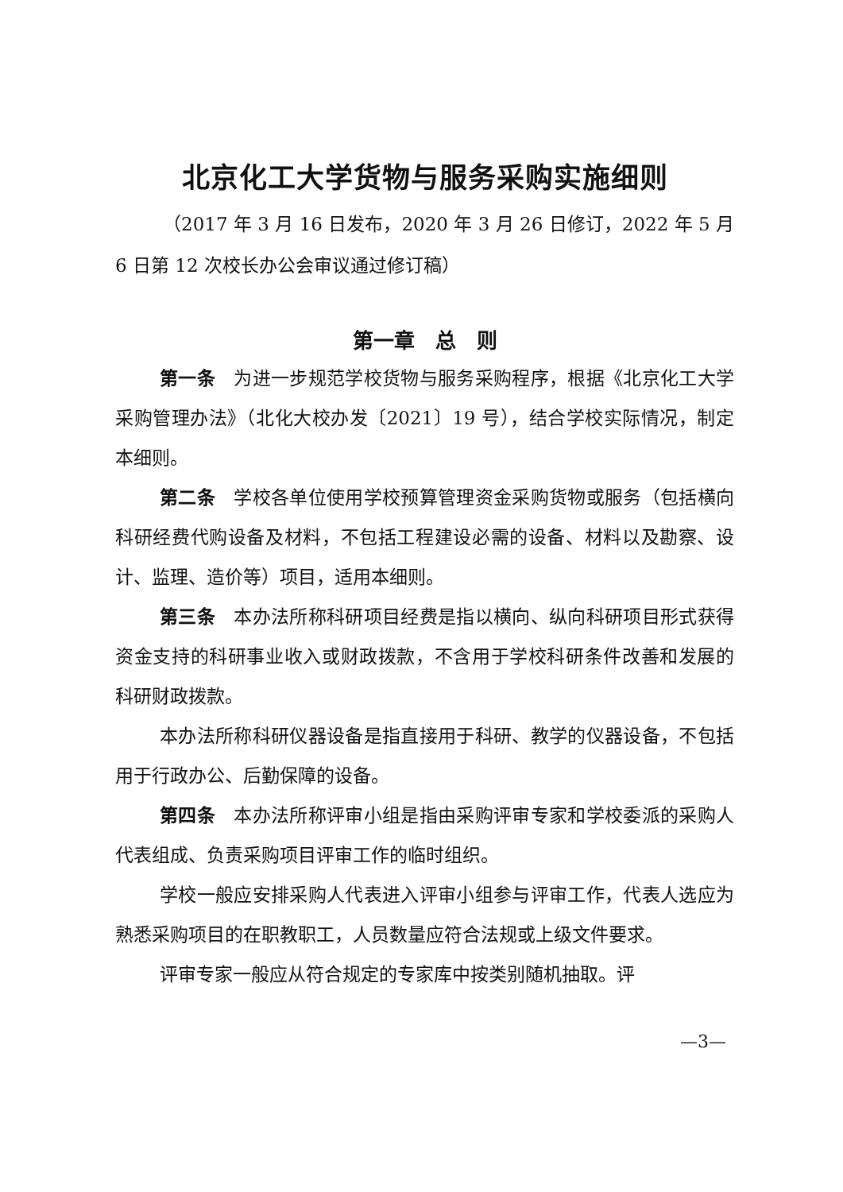北京化工大学货物与服务采购实施细则
（2017 年 3 月 16 日发布，2020 年 3 月 26 日修订，2022 年 5 月 6 日第 12 次校长办公会审议通过修订稿）
第一章　总　则
第一条　为进一步规范学校货物与服务采购程序，根据《北京化工大学采购管理办法》（北化大校办发〔2021〕19 号），结合学校实际情况，制定本细则。
第二条　学校各单位使用学校预算管理资金采购货物或服务（包括横向科研经费代购设备及材料，不包括工程建设必需的设备、材料以及勘察、设计、监理、造价等）项目，适用本细则。
第三条　本办法所称科研项目经费是指以横向、纵向科研项目形式获得资金支持的科研事业收入或财政拨款，不含用于学校科研条件改善和发展的科研财政拨款。
本办法所称科研仪器设备是指直接用于科研、教学的仪器设备，不包括用于行政办公、后勤保障的设备。
第四条　本办法所称评审小组是指由采购评审专家和学校委派的采购人代表组成、负责采购项目评审工作的临时组织。
学校一般应安排采购人代表进入评审小组参与评审工作，代表人选应为熟悉采购项目的在职教职工，人员数量应符合法规或上级文件要求。
评审专家一般应从符合规定的专家库中按类别随机抽取。评
—3—